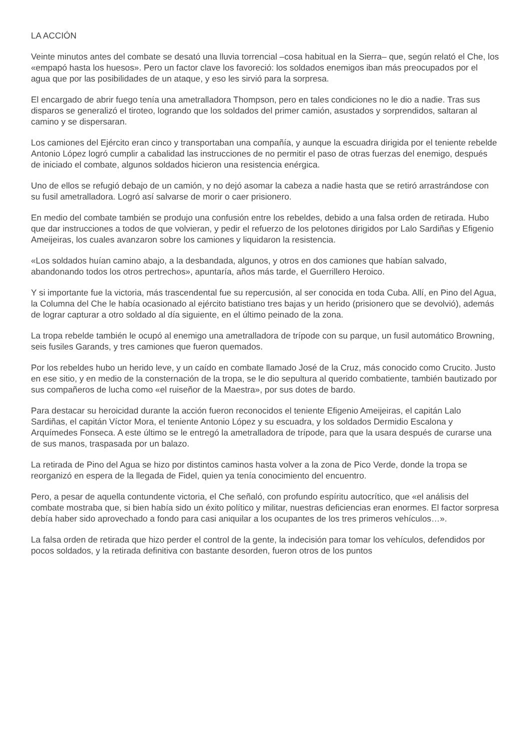LA ACCIÓN
Veinte minutos antes del combate se desató una lluvia torrencial –cosa habitual en la Sierra– que, según relató el Che, los «empapó hasta los huesos». Pero un factor clave los favoreció: los soldados enemigos iban más preocupados por el agua que por las posibilidades de un ataque, y eso les sirvió para la sorpresa.
El encargado de abrir fuego tenía una ametralladora Thompson, pero en tales condiciones no le dio a nadie. Tras sus disparos se generalizó el tiroteo, logrando que los soldados del primer camión, asustados y sorprendidos, saltaran al camino y se dispersaran.
Los camiones del Ejército eran cinco y transportaban una compañía, y aunque la escuadra dirigida por el teniente rebelde Antonio López logró cumplir a cabalidad las instrucciones de no permitir el paso de otras fuerzas del enemigo, después de iniciado el combate, algunos soldados hicieron una resistencia enérgica.
Uno de ellos se refugió debajo de un camión, y no dejó asomar la cabeza a nadie hasta que se retiró arrastrándose con su fusil ametralladora. Logró así salvarse de morir o caer prisionero.
En medio del combate también se produjo una confusión entre los rebeldes, debido a una falsa orden de retirada. Hubo que dar instrucciones a todos de que volvieran, y pedir el refuerzo de los pelotones dirigidos por Lalo Sardiñas y Efigenio Ameijeiras, los cuales avanzaron sobre los camiones y liquidaron la resistencia.
«Los soldados huían camino abajo, a la desbandada, algunos, y otros en dos camiones que habían salvado, abandonando todos los otros pertrechos», apuntaría, años más tarde, el Guerrillero Heroico.
Y si importante fue la victoria, más trascendental fue su repercusión, al ser conocida en toda Cuba. Allí, en Pino del Agua, la Columna del Che le había ocasionado al ejército batistiano tres bajas y un herido (prisionero que se devolvió), además de lograr capturar a otro soldado al día siguiente, en el último peinado de la zona.
La tropa rebelde también le ocupó al enemigo una ametralladora de trípode con su parque, un fusil automático Browning, seis fusiles Garands, y tres camiones que fueron quemados.
Por los rebeldes hubo un herido leve, y un caído en combate llamado José de la Cruz, más conocido como Crucito. Justo en ese sitio, y en medio de la consternación de la tropa, se le dio sepultura al querido combatiente, también bautizado por sus compañeros de lucha como «el ruiseñor de la Maestra», por sus dotes de bardo.
Para destacar su heroicidad durante la acción fueron reconocidos el teniente Efigenio Ameijeiras, el capitán Lalo Sardiñas, el capitán Víctor Mora, el teniente Antonio López y su escuadra, y los soldados Dermidio Escalona y Arquímedes Fonseca. A este último se le entregó la ametralladora de trípode, para que la usara después de curarse una de sus manos, traspasada por un balazo.
La retirada de Pino del Agua se hizo por distintos caminos hasta volver a la zona de Pico Verde, donde la tropa se reorganizó en espera de la llegada de Fidel, quien ya tenía conocimiento del encuentro.
Pero, a pesar de aquella contundente victoria, el Che señaló, con profundo espíritu autocrítico, que «el análisis del combate mostraba que, si bien había sido un éxito político y militar, nuestras deficiencias eran enormes. El factor sorpresa debía haber sido aprovechado a fondo para casi aniquilar a los ocupantes de los tres primeros vehículos…».
La falsa orden de retirada que hizo perder el control de la gente, la indecisión para tomar los vehículos, defendidos por pocos soldados, y la retirada definitiva con bastante desorden, fueron otros de los puntos